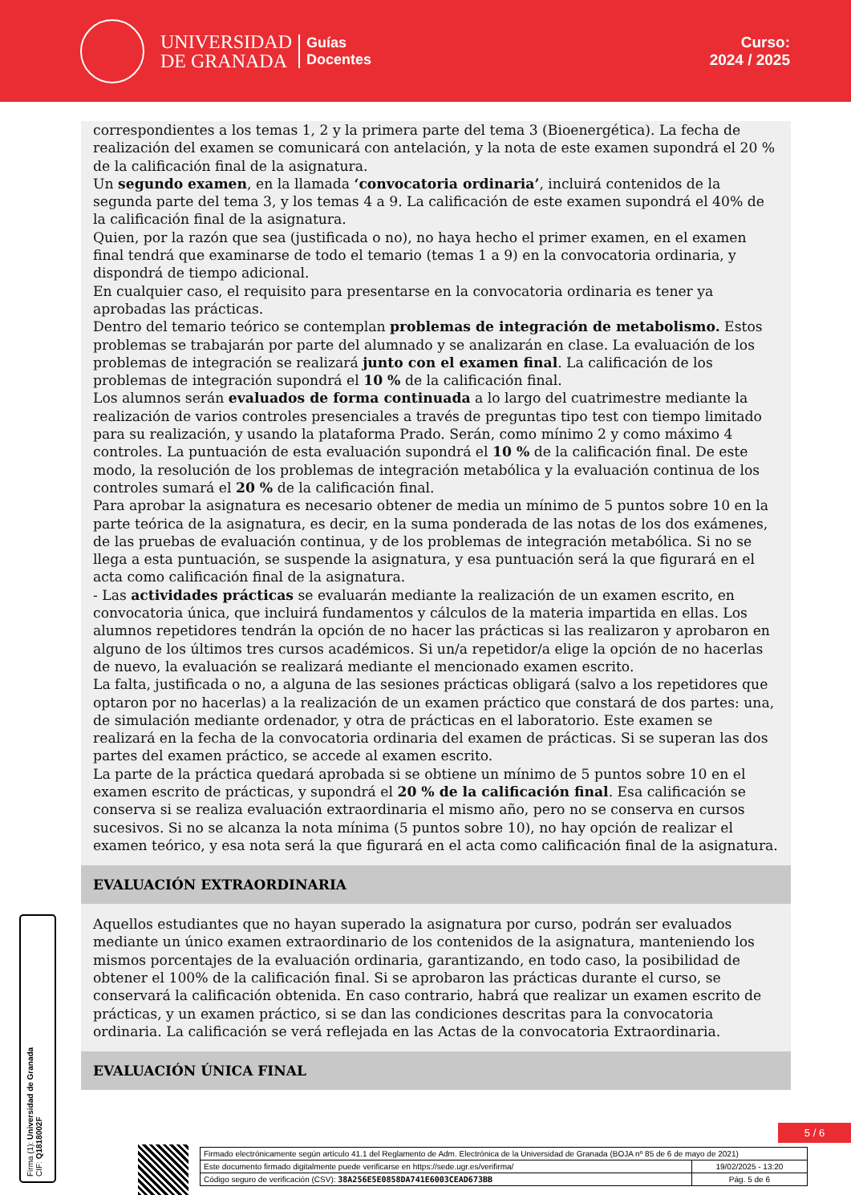UNIVERSIDAD
DE GRANADA
Guías
Docentes
Curso:
2024 / 2025
correspondientes a los temas 1, 2 y la primera parte del tema 3 (Bioenergética). La fecha de realización del examen se comunicará con antelación, y la nota de este examen supondrá el 20 % de la calificación final de la asignatura.
Un segundo examen, en la llamada ‘convocatoria ordinaria’, incluirá contenidos de la segunda parte del tema 3, y los temas 4 a 9. La calificación de este examen supondrá el 40% de la calificación final de la asignatura.
Quien, por la razón que sea (justificada o no), no haya hecho el primer examen, en el examen final tendrá que examinarse de todo el temario (temas 1 a 9) en la convocatoria ordinaria, y dispondrá de tiempo adicional.
En cualquier caso, el requisito para presentarse en la convocatoria ordinaria es tener ya aprobadas las prácticas.
Dentro del temario teórico se contemplan problemas de integración de metabolismo. Estos problemas se trabajarán por parte del alumnado y se analizarán en clase. La evaluación de los problemas de integración se realizará junto con el examen final. La calificación de los problemas de integración supondrá el 10 % de la calificación final.
Los alumnos serán evaluados de forma continuada a lo largo del cuatrimestre mediante la realización de varios controles presenciales a través de preguntas tipo test con tiempo limitado para su realización, y usando la plataforma Prado. Serán, como mínimo 2 y como máximo 4 controles. La puntuación de esta evaluación supondrá el 10 % de la calificación final. De este modo, la resolución de los problemas de integración metabólica y la evaluación continua de los controles sumará el 20 % de la calificación final.
Para aprobar la asignatura es necesario obtener de media un mínimo de 5 puntos sobre 10 en la parte teórica de la asignatura, es decir, en la suma ponderada de las notas de los dos exámenes, de las pruebas de evaluación continua, y de los problemas de integración metabólica. Si no se llega a esta puntuación, se suspende la asignatura, y esa puntuación será la que figurará en el acta como calificación final de la asignatura.
- Las actividades prácticas se evaluarán mediante la realización de un examen escrito, en convocatoria única, que incluirá fundamentos y cálculos de la materia impartida en ellas. Los alumnos repetidores tendrán la opción de no hacer las prácticas si las realizaron y aprobaron en alguno de los últimos tres cursos académicos. Si un/a repetidor/a elige la opción de no hacerlas de nuevo, la evaluación se realizará mediante el mencionado examen escrito.
La falta, justificada o no, a alguna de las sesiones prácticas obligará (salvo a los repetidores que optaron por no hacerlas) a la realización de un examen práctico que constará de dos partes: una, de simulación mediante ordenador, y otra de prácticas en el laboratorio. Este examen se realizará en la fecha de la convocatoria ordinaria del examen de prácticas. Si se superan las dos partes del examen práctico, se accede al examen escrito.
La parte de la práctica quedará aprobada si se obtiene un mínimo de 5 puntos sobre 10 en el examen escrito de prácticas, y supondrá el 20 % de la calificación final. Esa calificación se conserva si se realiza evaluación extraordinaria el mismo año, pero no se conserva en cursos sucesivos. Si no se alcanza la nota mínima (5 puntos sobre 10), no hay opción de realizar el examen teórico, y esa nota será la que figurará en el acta como calificación final de la asignatura.
EVALUACIÓN EXTRAORDINARIA
Aquellos estudiantes que no hayan superado la asignatura por curso, podrán ser evaluados mediante un único examen extraordinario de los contenidos de la asignatura, manteniendo los mismos porcentajes de la evaluación ordinaria, garantizando, en todo caso, la posibilidad de obtener el 100% de la calificación final. Si se aprobaron las prácticas durante el curso, se conservará la calificación obtenida. En caso contrario, habrá que realizar un examen escrito de prácticas, y un examen práctico, si se dan las condiciones descritas para la convocatoria ordinaria. La calificación se verá reflejada en las Actas de la convocatoria Extraordinaria.
EVALUACIÓN ÚNICA FINAL
Firma (1): Universidad de Granada
CIF: Q1818002F
5 / 6
| Firmado electrónicamente según artículo 41.1 del Reglamento de Adm. Electrónica de la Universidad de Granada (BOJA nº 85 de 6 de mayo de 2021) | |
| Este documento firmado digitalmente puede verificarse en https://sede.ugr.es/verifirma/ | 19/02/2025 - 13:20 |
| Código seguro de verificación (CSV): 38A256E5E0858DA741E6003CEAD673BB | Pág. 5 de 6 |